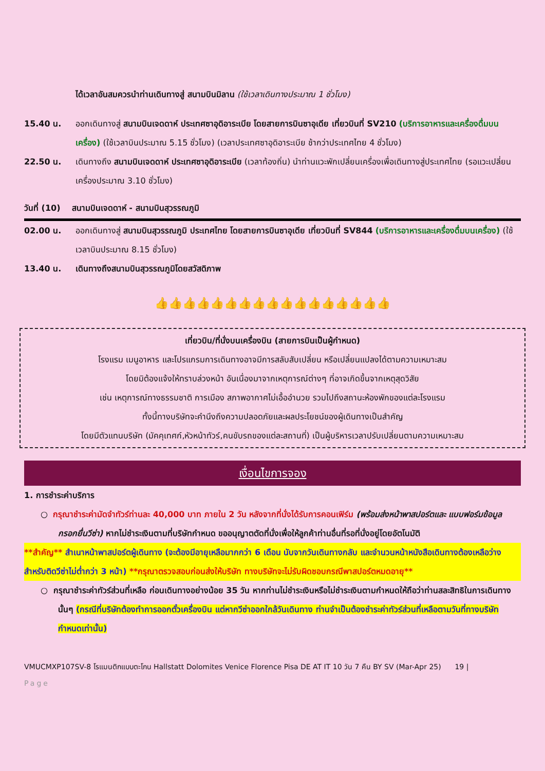ได้เวลาอันสมควรนำท่านเดินทางสู่ สนามบินมิลาน (ใช้เวลาเดินทางประมาณ 1 ชั่วโมง)
15.40 น. ออกเดินทางสู่ สนามบินเจดดาห์ ประเทศซาอุดิอาระเบีย โดยสายการบินซาอุเดีย เที่ยวบินที่ SV210 (บริการอาหารและเครื่องดื่มบนเครื่อง) (ใช้เวลาบินประมาณ 5.15 ชั่วโมง) (เวลาประเทศซาอุดิอาระเบีย ช้ากว่าประเทศไทย 4 ชั่วโมง)
22.50 น. เดินทางถึง สนามบินเจดดาห์ ประเทศซาอุดิอาระเบีย (เวลาท้องถิ่น) นำท่านแวะพักเปลี่ยนเครื่องเพื่อเดินทางสู่ประเทศไทย (รอแวะเปลี่ยนเครื่องประมาณ 3.10 ชั่วโมง)
วันที่ (10) สนามบินเจดดาห์ - สนามบินสุวรรณภูมิ
02.00 น. ออกเดินทางสู่ สนามบินสุวรรณภูมิ ประเทศไทย โดยสายการบินซาอุเดีย เที่ยวบินที่ SV844 (บริการอาหารและเครื่องดื่มบนเครื่อง) (ใช้เวลาบินประมาณ 8.15 ชั่วโมง)
13.40 น. เดินทางถึงสนามบินสุวรรณภูมิโดยสวัสดิภาพ
👍👍👍👍👍👍👍👍👍👍👍👍👍👍👍👍👍
เที่ยวบิน/ที่นั่งบนเครื่องบิน (สายการบินเป็นผู้กำหนด)
โรงแรม เมนูอาหาร และโปรแกรมการเดินทางอาจมีการสลับสับเปลี่ยน หรือเปลี่ยนแปลงได้ตามความเหมาะสม
โดยมิต้องแจ้งให้ทราบล่วงหน้า อันเนื่องมาจากเหตุการณ์ต่างๆ ที่อาจเกิดขึ้นจากเหตุสุดวิสัย
เช่น เหตุการณ์ทางธรรมชาติ การเมือง สภาพอากาศไม่เอื้ออำนวย รวมไปถึงสถานะห้องพักของแต่ละโรงแรม
ทั้งนี้ทางบริษัทจะคำนึงถึงความปลอดภัยและผลประโยชน์ของผู้เดินทางเป็นสำคัญ
โดยมีตัวแทนบริษัท (มัคคุเทศก์,หัวหน้าทัวร์,คนขับรถของแต่ละสถานที่) เป็นผู้บริหารเวลาปรับเปลี่ยนตามความเหมาะสม
เงื่อนไขการจอง
1. การชำระค่าบริการ
○ กรุณาชำระค่ามัดจำทัวร์ท่านละ 40,000 บาท ภายใน 2 วัน หลังจากที่นั่งได้รับการคอนเฟิร์ม (พร้อมส่งหน้าพาสปอร์ตและ แบบฟอร์มข้อมูลกรอกยื่นวีซ่า) หากไม่ชำระเงินตามที่บริษัทกำหนด ขออนุญาตตัดที่นั่งเพื่อให้ลูกค้าท่านอื่นที่รอที่นั่งอยู่โดยอัตโนมัติ
**สำคัญ** สำเนาหน้าพาสปอร์ตผู้เดินทาง (จะต้องมีอายุเหลือมากกว่า 6 เดือน นับจากวันเดินทางกลับ และจำนวนหน้าหนังสือเดินทางต้องเหลือว่างสำหรับติดวีซ่าไม่ต่ำกว่า 3 หน้า) **กรุณาตรวจสอบก่อนส่งให้บริษัท ทางบริษัทจะไม่รับผิดชอบกรณีพาสปอร์ตหมดอายุ**
○ กรุณาชำระค่าทัวร์ส่วนที่เหลือ ก่อนเดินทางอย่างน้อย 35 วัน หากท่านไม่ชำระเงินหรือไม่ชำระเงินตามกำหนดให้ถือว่าท่านสละสิทธิในการเดินทางนั้นๆ (กรณีที่บริษัทต้องทำการออกตั๋วเครื่องบิน แต่หากวีซ่าออกใกล้วันเดินทาง ท่านจำเป็นต้องชำระค่าทัวร์ส่วนที่เหลือตามวันที่ทางบริษัทกำหนดเท่านั้น)
VMUCMXP107SV-8 โรแมนติกแบบตะโกน Hallstatt Dolomites Venice Florence Pisa DE AT IT 10 วัน 7 คืน BY SV (Mar-Apr 25) 19 |
Page